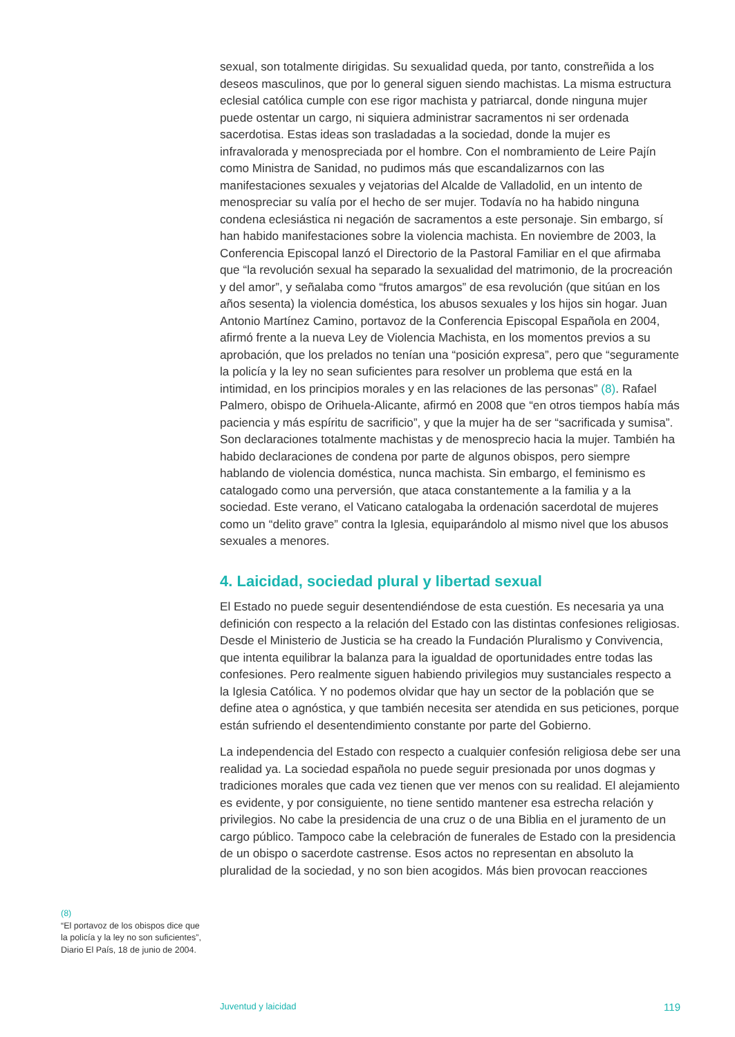sexual, son totalmente dirigidas. Su sexualidad queda, por tanto, constreñida a los deseos masculinos, que por lo general siguen siendo machistas. La misma estructura eclesial católica cumple con ese rigor machista y patriarcal, donde ninguna mujer puede ostentar un cargo, ni siquiera administrar sacramentos ni ser ordenada sacerdotisa. Estas ideas son trasladadas a la sociedad, donde la mujer es infravalorada y menospreciada por el hombre. Con el nombramiento de Leire Pajín como Ministra de Sanidad, no pudimos más que escandalizarnos con las manifestaciones sexuales y vejatorias del Alcalde de Valladolid, en un intento de menospreciar su valía por el hecho de ser mujer. Todavía no ha habido ninguna condena eclesiástica ni negación de sacramentos a este personaje. Sin embargo, sí han habido manifestaciones sobre la violencia machista. En noviembre de 2003, la Conferencia Episcopal lanzó el Directorio de la Pastoral Familiar en el que afirmaba que “la revolución sexual ha separado la sexualidad del matrimonio, de la procreación y del amor”, y señalaba como “frutos amargos” de esa revolución (que sitúan en los años sesenta) la violencia doméstica, los abusos sexuales y los hijos sin hogar. Juan Antonio Martínez Camino, portavoz de la Conferencia Episcopal Española en 2004, afirmó frente a la nueva Ley de Violencia Machista, en los momentos previos a su aprobación, que los prelados no tenían una “posición expresa”, pero que “seguramente la policía y la ley no sean suficientes para resolver un problema que está en la intimidad, en los principios morales y en las relaciones de las personas” (8). Rafael Palmero, obispo de Orihuela-Alicante, afirmó en 2008 que “en otros tiempos había más paciencia y más espíritu de sacrificio”, y que la mujer ha de ser “sacrificada y sumisa”. Son declaraciones totalmente machistas y de menosprecio hacia la mujer. También ha habido declaraciones de condena por parte de algunos obispos, pero siempre hablando de violencia doméstica, nunca machista. Sin embargo, el feminismo es catalogado como una perversión, que ataca constantemente a la familia y a la sociedad. Este verano, el Vaticano catalogaba la ordenación sacerdotal de mujeres como un “delito grave” contra la Iglesia, equiparándolo al mismo nivel que los abusos sexuales a menores.
4. Laicidad, sociedad plural y libertad sexual
El Estado no puede seguir desentendiéndose de esta cuestión. Es necesaria ya una definición con respecto a la relación del Estado con las distintas confesiones religiosas. Desde el Ministerio de Justicia se ha creado la Fundación Pluralismo y Convivencia, que intenta equilibrar la balanza para la igualdad de oportunidades entre todas las confesiones. Pero realmente siguen habiendo privilegios muy sustanciales respecto a la Iglesia Católica. Y no podemos olvidar que hay un sector de la población que se define atea o agnóstica, y que también necesita ser atendida en sus peticiones, porque están sufriendo el desentendimiento constante por parte del Gobierno.
La independencia del Estado con respecto a cualquier confesión religiosa debe ser una realidad ya. La sociedad española no puede seguir presionada por unos dogmas y tradiciones morales que cada vez tienen que ver menos con su realidad. El alejamiento es evidente, y por consiguiente, no tiene sentido mantener esa estrecha relación y privilegios. No cabe la presidencia de una cruz o de una Biblia en el juramento de un cargo público. Tampoco cabe la celebración de funerales de Estado con la presidencia de un obispo o sacerdote castrense. Esos actos no representan en absoluto la pluralidad de la sociedad, y no son bien acogidos. Más bien provocan reacciones
(8)
“El portavoz de los obispos dice que la policía y la ley no son suficientes”, Diario El País, 18 de junio de 2004.
Juventud y laicidad 119